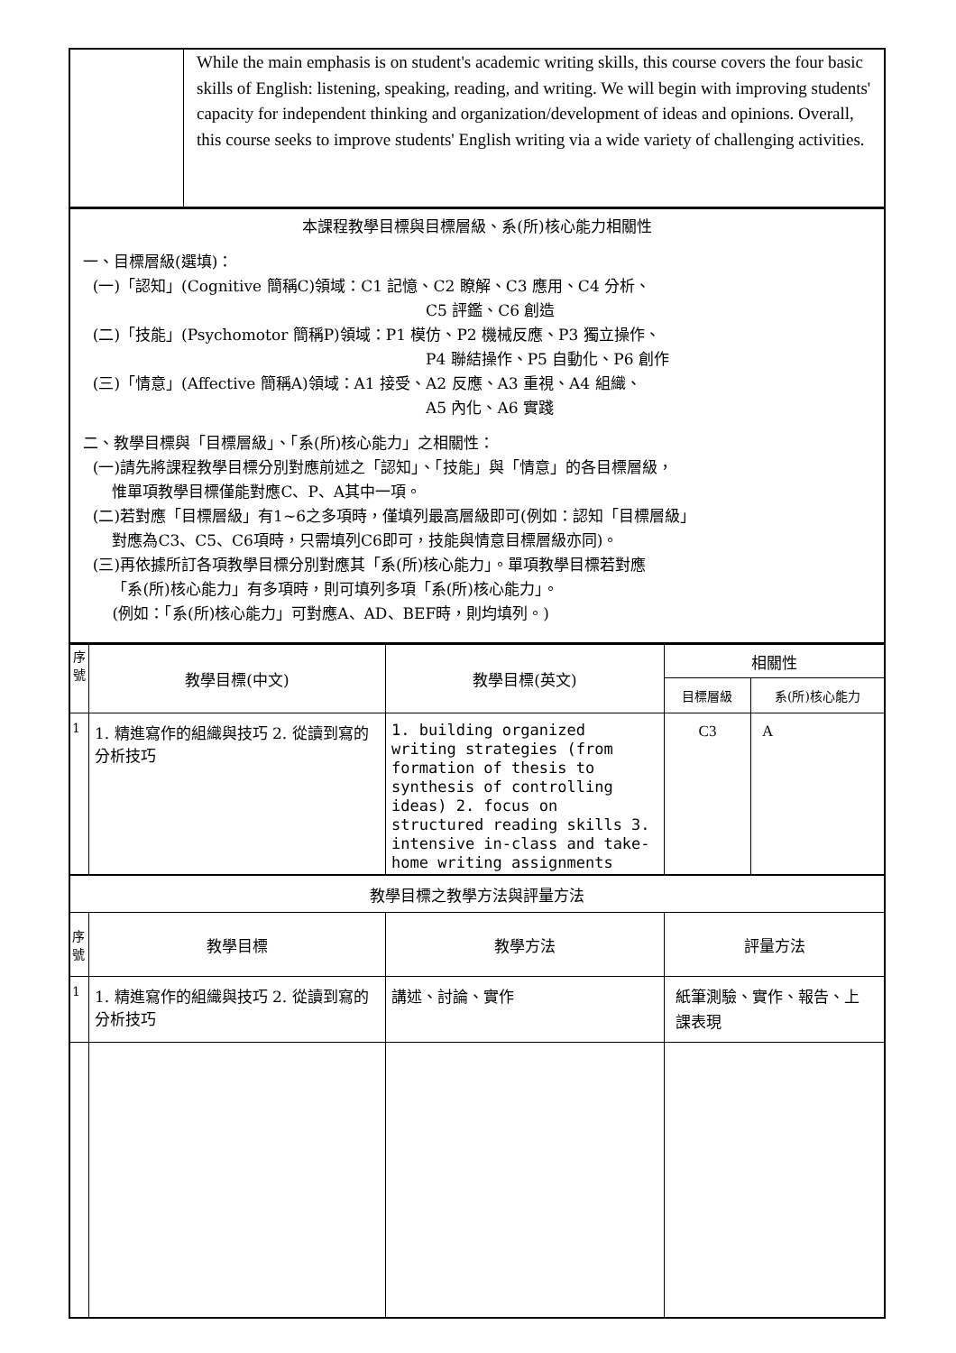| | While the main emphasis is on student's academic writing skills, this course covers the four basic skills of English: listening, speaking, reading, and writing. We will begin with improving students' capacity for independent thinking and organization/development of ideas and opinions. Overall, this course seeks to improve students' English writing via a wide variety of challenging activities. |
| 本課程教學目標與目標層級、系(所)核心能力相關性 一、目標層級(選填)： (一)「認知」(Cognitive 簡稱C)領域：C1 記憶、C2 瞭解、C3 應用、C4 分析、 C5 評鑑、C6 創造 (二)「技能」(Psychomotor 簡稱P)領域：P1 模仿、P2 機械反應、P3 獨立操作、 P4 聯結操作、P5 自動化、P6 創作 (三)「情意」(Affective 簡稱A)領域：A1 接受、A2 反應、A3 重視、A4 組織、 A5 內化、A6 實踐 二、教學目標與「目標層級」、「系(所)核心能力」之相關性： (一)請先將課程教學目標分別對應前述之「認知」、「技能」與「情意」的各目標層級， 惟單項教學目標僅能對應C、P、A其中一項。 (二)若對應「目標層級」有1~6之多項時，僅填列最高層級即可(例如：認知「目標層級」 對應為C3、C5、C6項時，只需填列C6即可，技能與情意目標層級亦同)。 (三)再依據所訂各項教學目標分別對應其「系(所)核心能力」。單項教學目標若對應 「系(所)核心能力」有多項時，則可填列多項「系(所)核心能力」。 (例如：「系(所)核心能力」可對應A、AD、BEF時，則均填列。) |
| 序 號 | 教學目標(中文) | 教學目標(英文) | 相關性 | |
| --- | --- | --- | --- | --- |
| | | | 目標層級 | 系(所)核心能力 |
| 1 | 1. 精進寫作的組織與技巧 2. 從讀到寫的分析技巧 | 1. building organized writing strategies (from formation of thesis to synthesis of controlling ideas) 2. focus on structured reading skills 3. intensive in-class and take-home writing assignments | C3 | A |
| 教學目標之教學方法與評量方法 | | | | |
| 序 號 | 教學目標 | 教學方法 | 評量方法 | |
| 1 | 1. 精進寫作的組織與技巧 2. 從讀到寫的分析技巧 | 講述、討論、實作 | 紙筆測驗、實作、報告、上課表現 | |